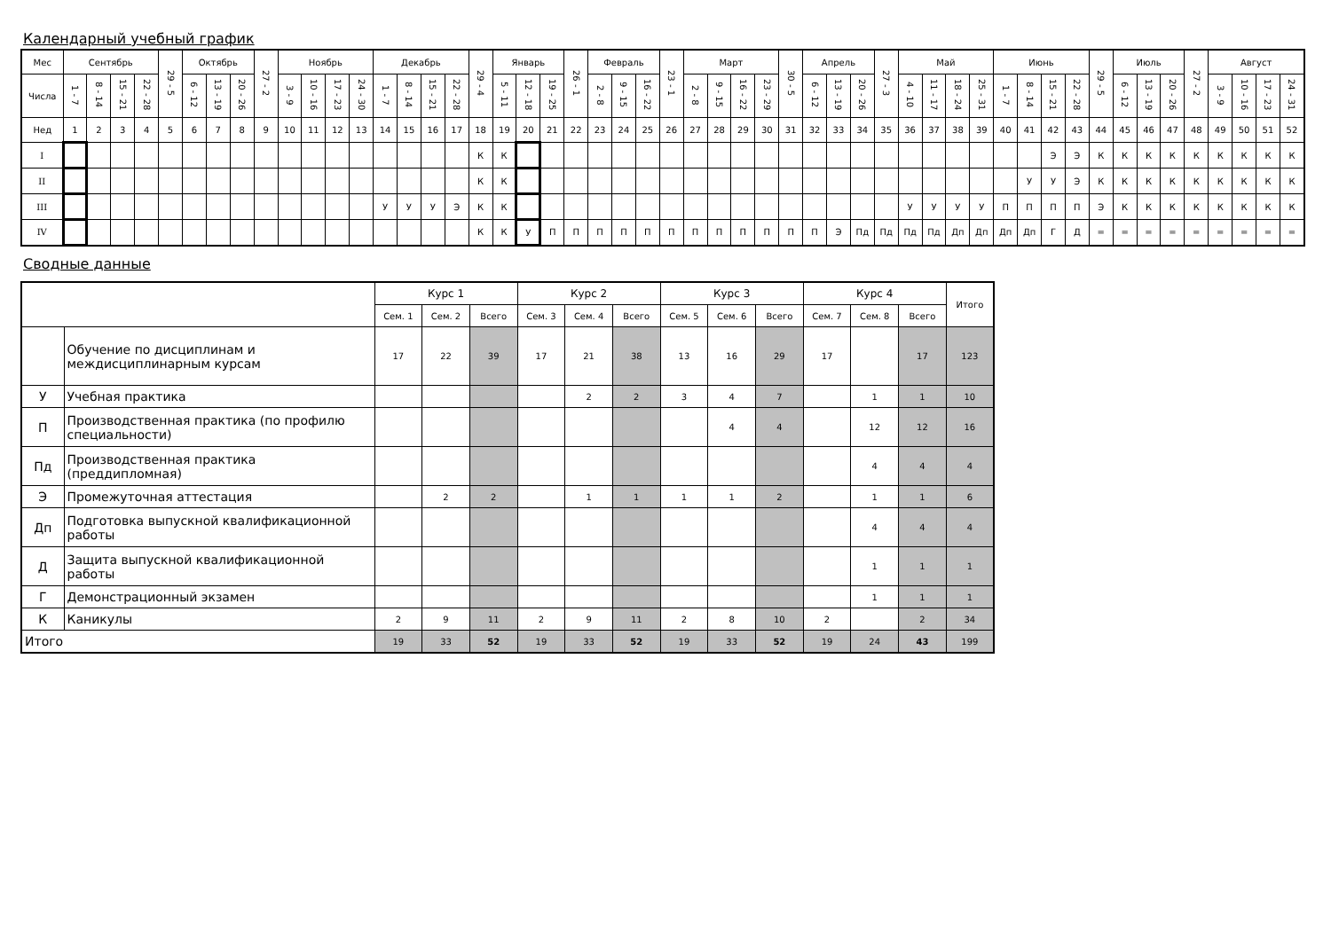Календарный учебный график
| Мес | Сентябрь | | | | 29 - 5 | Октябрь | | | 27 - 2 | Ноябрь | | | | Декабрь | | | | 29 - 4 | Январь | | | 26 - 1 | Февраль | | | 23 - 1 | Март | | | | 30 - 5 | Апрель | | | 27 - 3 | Май | | | | Июнь | | | | 29 - 5 | Июль | | | 27 - 2 | Август | | | |
| --- | --- | --- | --- | --- | --- | --- | --- | --- | --- | --- | --- | --- | --- | --- | --- | --- | --- | --- | --- | --- | --- | --- | --- | --- | --- | --- | --- | --- | --- | --- | --- | --- | --- | --- | --- | --- | --- | --- | --- | --- | --- | --- | --- | --- | --- | --- | --- | --- | --- | --- | --- | --- |
| Числа | 1 - 7 | 8 - 14 | 15 - 21 | 22 - 28 | | 6 - 12 | 13 - 19 | 20 - 26 | | 3 - 9 | 10 - 16 | 17 - 23 | 24 - 30 | 1 - 7 | 8 - 14 | 15 - 21 | 22 - 28 | | 5 - 11 | 12 - 18 | 19 - 25 | | 2 - 8 | 9 - 15 | 16 - 22 | | 2 - 8 | 9 - 15 | 16 - 22 | 23 - 29 | | 6 - 12 | 13 - 19 | 20 - 26 | | 4 - 10 | 11 - 17 | 18 - 24 | 25 - 31 | 1 - 7 | 8 - 14 | 15 - 21 | 22 - 28 | | 6 - 12 | 13 - 19 | 20 - 26 | | 3 - 9 | 10 - 16 | 17 - 23 | 24 - 31 |
| Нед | 1 | 2 | 3 | 4 | 5 | 6 | 7 | 8 | 9 | 10 | 11 | 12 | 13 | 14 | 15 | 16 | 17 | 18 | 19 | 20 | 21 | 22 | 23 | 24 | 25 | 26 | 27 | 28 | 29 | 30 | 31 | 32 | 33 | 34 | 35 | 36 | 37 | 38 | 39 | 40 | 41 | 42 | 43 | 44 | 45 | 46 | 47 | 48 | 49 | 50 | 51 | 52 |
| I | | | | | | | | | | | | | | | | | | К | К | | | | | | | | | | | | | | | | | | | | | | | Э | Э | К | К | К | К | К | К | К | К | К |
| II | | | | | | | | | | | | | | | | | | К | К | | | | | | | | | | | | | | | | | | | | | | У | У | Э | К | К | К | К | К | К | К | К | К |
| III | | | | | | | | | | | | | | У | У | У | Э | К | К | | | | | | | | | | | | | | | | | У | У | У | У | П | П | П | П | Э | К | К | К | К | К | К | К | К |
| IV | | | | | | | | | | | | | | | | | | К | К | У | П | П | П | П | П | П | П | П | П | П | П | П | Э | Пд | Пд | Пд | Пд | Дп | Дп | Дп | Дп | Г | Д | = | = | = | = | = | = | = | = | = |
Сводные данные
| | | Курс 1 | | | Курс 2 | | | Курс 3 | | | Курс 4 | | | Итого |
| --- | --- | --- | --- | --- | --- | --- | --- | --- | --- | --- | --- | --- | --- | --- |
| | | Сем. 1 | Сем. 2 | Всего | Сем. 3 | Сем. 4 | Всего | Сем. 5 | Сем. 6 | Всего | Сем. 7 | Сем. 8 | Всего | |
| | Обучение по дисциплинам и междисциплинарным курсам | 17 | 22 | 39 | 17 | 21 | 38 | 13 | 16 | 29 | 17 | | 17 | 123 |
| У | Учебная практика | | | | | 2 | 2 | 3 | 4 | 7 | | 1 | 1 | 10 |
| П | Производственная практика (по профилю специальности) | | | | | | | | 4 | 4 | | 12 | 12 | 16 |
| Пд | Производственная практика (преддипломная) | | | | | | | | | | | 4 | 4 | 4 |
| Э | Промежуточная аттестация | | 2 | 2 | | 1 | 1 | 1 | 1 | 2 | | 1 | 1 | 6 |
| Дп | Подготовка выпускной квалификационной работы | | | | | | | | | | | 4 | 4 | 4 |
| Д | Защита выпускной квалификационной работы | | | | | | | | | | | 1 | 1 | 1 |
| Г | Демонстрационный экзамен | | | | | | | | | | | 1 | 1 | 1 |
| К | Каникулы | 2 | 9 | 11 | 2 | 9 | 11 | 2 | 8 | 10 | 2 | | 2 | 34 |
| Итого | | 19 | 33 | 52 | 19 | 33 | 52 | 19 | 33 | 52 | 19 | 24 | 43 | 199 |